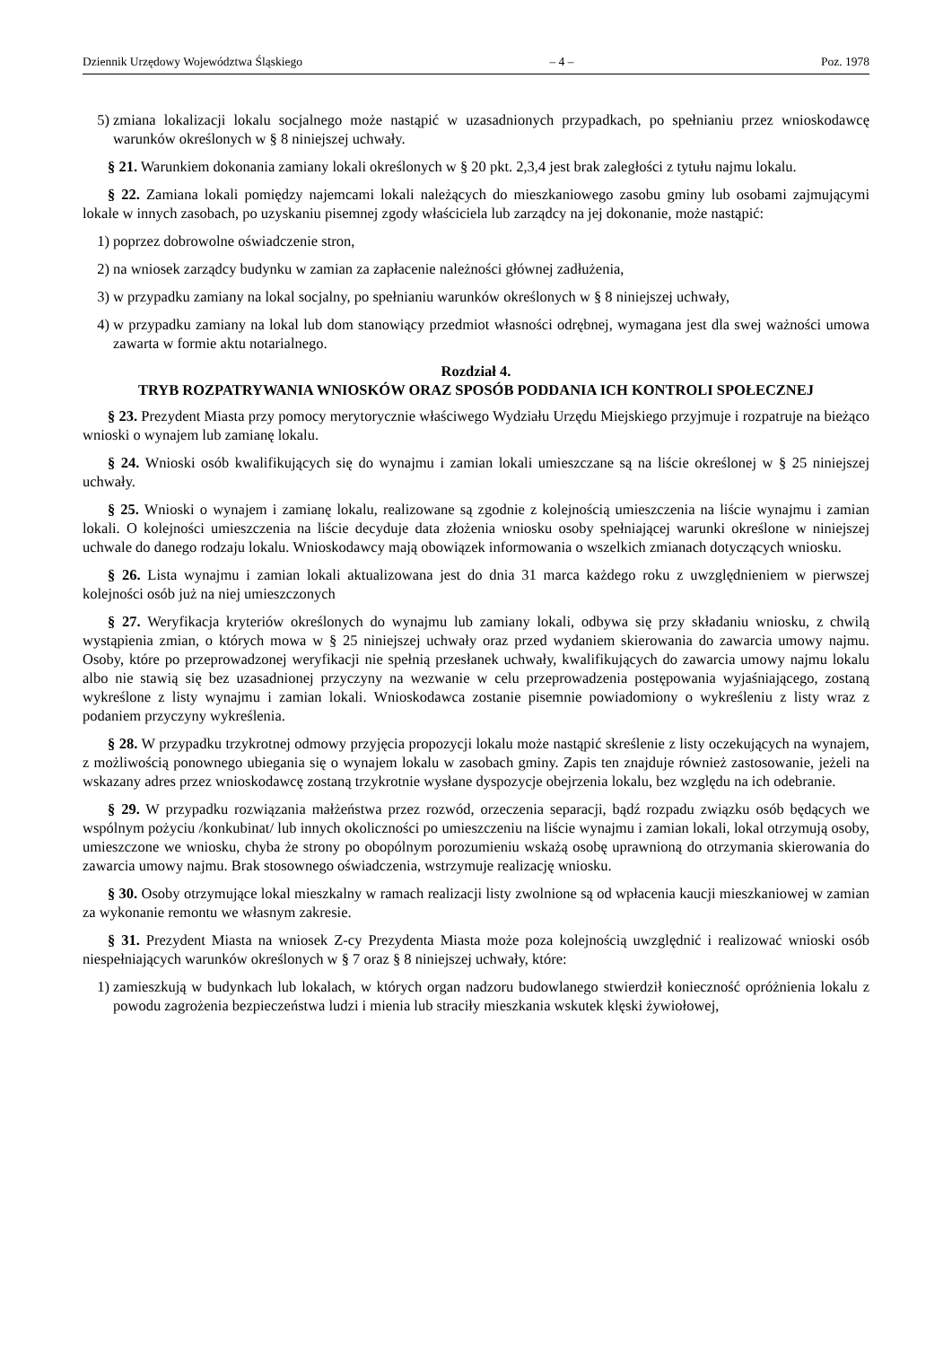Dziennik Urzędowy Województwa Śląskiego – 4 – Poz. 1978
5) zmiana lokalizacji lokalu socjalnego może nastąpić w uzasadnionych przypadkach, po spełnianiu przez wnioskodawcę warunków określonych w § 8 niniejszej uchwały.
§ 21. Warunkiem dokonania zamiany lokali określonych w § 20 pkt. 2,3,4 jest brak zaległości z tytułu najmu lokalu.
§ 22. Zamiana lokali pomiędzy najemcami lokali należących do mieszkaniowego zasobu gminy lub osobami zajmującymi lokale w innych zasobach, po uzyskaniu pisemnej zgody właściciela lub zarządcy na jej dokonanie, może nastąpić:
1) poprzez dobrowolne oświadczenie stron,
2) na wniosek zarządcy budynku w zamian za zapłacenie należności głównej zadłużenia,
3) w przypadku zamiany na lokal socjalny, po spełnianiu warunków określonych w § 8 niniejszej uchwały,
4) w przypadku zamiany na lokal lub dom stanowiący przedmiot własności odrębnej, wymagana jest dla swej ważności umowa zawarta w formie aktu notarialnego.
Rozdział 4.
TRYB ROZPATRYWANIA WNIOSKÓW ORAZ SPOSÓB PODDANIA ICH KONTROLI SPOŁECZNEJ
§ 23. Prezydent Miasta przy pomocy merytorycznie właściwego Wydziału Urzędu Miejskiego przyjmuje i rozpatruje na bieżąco wnioski o wynajem lub zamianę lokalu.
§ 24. Wnioski osób kwalifikujących się do wynajmu i zamian lokali umieszczane są na liście określonej w § 25 niniejszej uchwały.
§ 25. Wnioski o wynajem i zamianę lokalu, realizowane są zgodnie z kolejnością umieszczenia na liście wynajmu i zamian lokali. O kolejności umieszczenia na liście decyduje data złożenia wniosku osoby spełniającej warunki określone w niniejszej uchwale do danego rodzaju lokalu. Wnioskodawcy mają obowiązek informowania o wszelkich zmianach dotyczących wniosku.
§ 26. Lista wynajmu i zamian lokali aktualizowana jest do dnia 31 marca każdego roku z uwzględnieniem w pierwszej kolejności osób już na niej umieszczonych
§ 27. Weryfikacja kryteriów określonych do wynajmu lub zamiany lokali, odbywa się przy składaniu wniosku, z chwilą wystąpienia zmian, o których mowa w § 25 niniejszej uchwały oraz przed wydaniem skierowania do zawarcia umowy najmu. Osoby, które po przeprowadzonej weryfikacji nie spełnią przesłanek uchwały, kwalifikujących do zawarcia umowy najmu lokalu albo nie stawią się bez uzasadnionej przyczyny na wezwanie w celu przeprowadzenia postępowania wyjaśniającego, zostaną wykreślone z listy wynajmu i zamian lokali. Wnioskodawca zostanie pisemnie powiadomiony o wykreśleniu z listy wraz z podaniem przyczyny wykreślenia.
§ 28. W przypadku trzykrotnej odmowy przyjęcia propozycji lokalu może nastąpić skreślenie z listy oczekujących na wynajem, z możliwością ponownego ubiegania się o wynajem lokalu w zasobach gminy. Zapis ten znajduje również zastosowanie, jeżeli na wskazany adres przez wnioskodawcę zostaną trzykrotnie wysłane dyspozycje obejrzenia lokalu, bez względu na ich odebranie.
§ 29. W przypadku rozwiązania małżeństwa przez rozwód, orzeczenia separacji, bądź rozpadu związku osób będących we wspólnym pożyciu /konkubinat/ lub innych okoliczności po umieszczeniu na liście wynajmu i zamian lokali, lokal otrzymują osoby, umieszczone we wniosku, chyba że strony po obopólnym porozumieniu wskażą osobę uprawnioną do otrzymania skierowania do zawarcia umowy najmu. Brak stosownego oświadczenia, wstrzymuje realizację wniosku.
§ 30. Osoby otrzymujące lokal mieszkalny w ramach realizacji listy zwolnione są od wpłacenia kaucji mieszkaniowej w zamian za wykonanie remontu we własnym zakresie.
§ 31. Prezydent Miasta na wniosek Z-cy Prezydenta Miasta może poza kolejnością uwzględnić i realizować wnioski osób niespełniających warunków określonych w § 7 oraz § 8 niniejszej uchwały, które:
1) zamieszkują w budynkach lub lokalach, w których organ nadzoru budowlanego stwierdził konieczność opróżnienia lokalu z powodu zagrożenia bezpieczeństwa ludzi i mienia lub straciły mieszkania wskutek klęski żywiołowej,